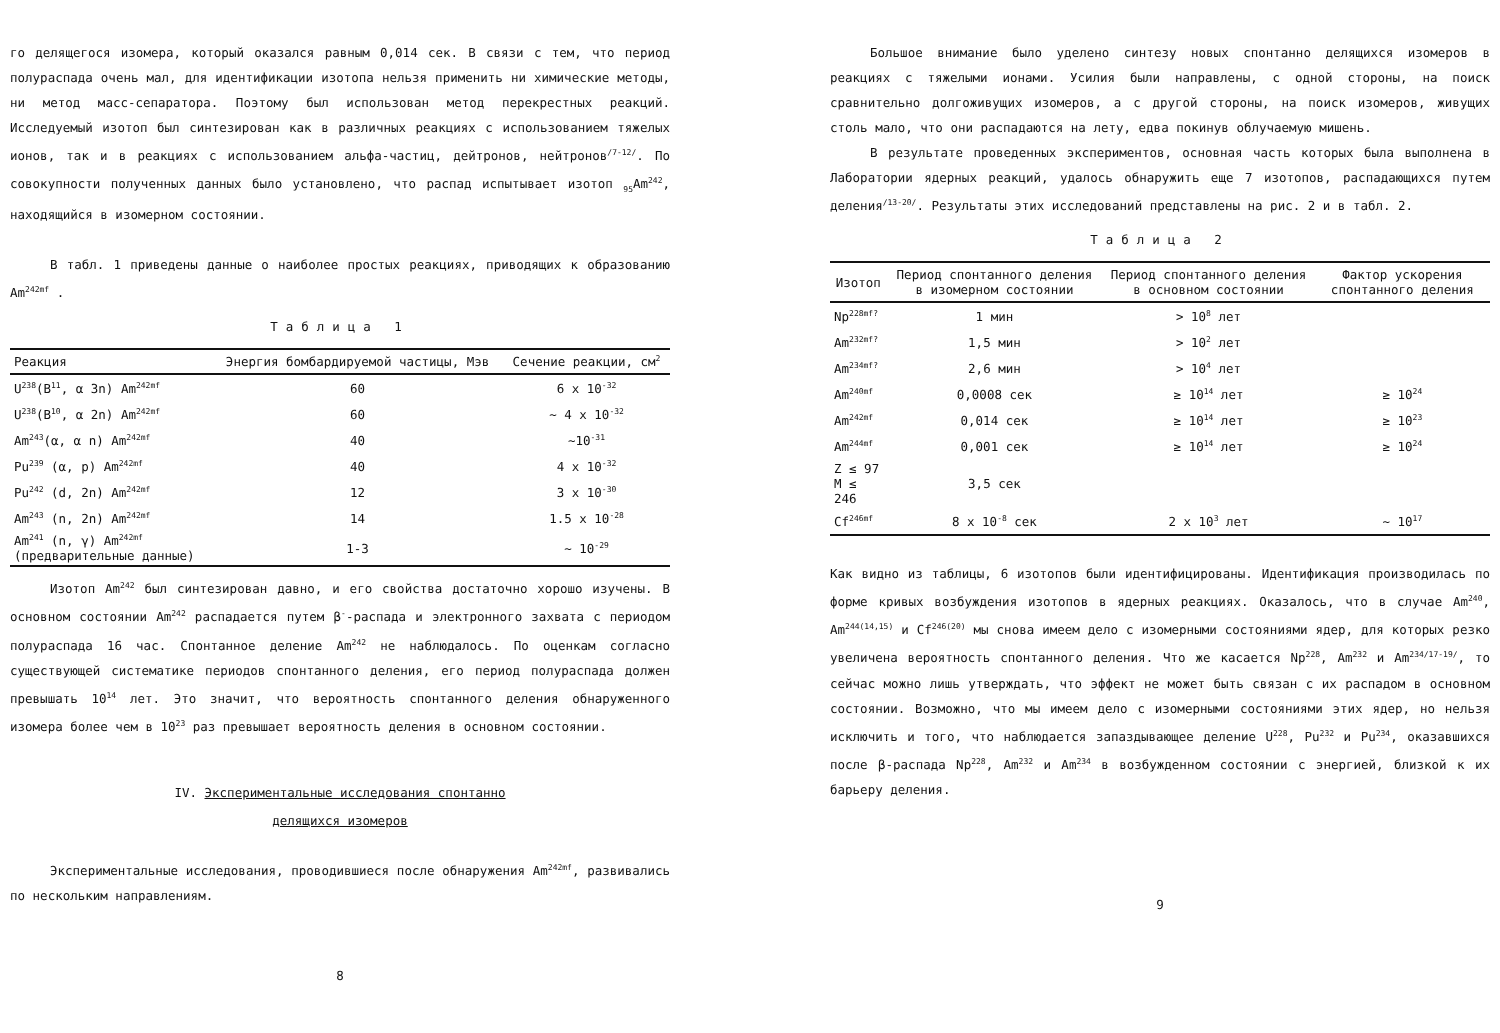го делящегося изомера, который оказался равным 0,014 сек. В связи с тем, что период полураспада очень мал, для идентификации изотопа нельзя применить ни химические методы, ни метод масс-сепаратора. Поэтому был использован метод перекрестных реакций. Исследуемый изотоп был синтезирован как в различных реакциях с использованием тяжелых ионов, так и в реакциях с использованием альфа-частиц, дейтронов, нейтронов<sup>/7-12/</sup>. По совокупности полученных данных было установлено, что распад испытывает изотоп <sub>95</sub>Am<sup>242</sup>, находящийся в изомерном состоянии.
В табл. 1 приведены данные о наиболее простых реакциях, приводящих к образованию Am<sup>242mf</sup> .
Таблица 1
| Реакция | Энергия бомбардируемой частицы, Мэв | Сечение реакции, см<sup>2</sup> |
| --- | --- | --- |
| U<sup>238</sup>(B<sup>11</sup>, α 3n) Am<sup>242mf</sup> | 60 | 6 x 10<sup>-32</sup> |
| U<sup>238</sup>(B<sup>10</sup>, α 2n) Am<sup>242mf</sup> | 60 | ~ 4 x 10<sup>-32</sup> |
| Am<sup>243</sup>(α, α n) Am<sup>242mf</sup> | 40 | ~10<sup>-31</sup> |
| Pu<sup>239</sup> (α, p) Am<sup>242mf</sup> | 40 | 4 x 10<sup>-32</sup> |
| Pu<sup>242</sup> (d, 2n) Am<sup>242mf</sup> | 12 | 3 x 10<sup>-30</sup> |
| Am<sup>243</sup> (n, 2n) Am<sup>242mf</sup> | 14 | 1.5 x 10<sup>-28</sup> |
| Am<sup>241</sup> (n, γ) Am<sup>242mf</sup> (предварительные данные) | 1-3 | ~ 10<sup>-29</sup> |
Изотоп Am<sup>242</sup> был синтезирован давно, и его свойства достаточно хорошо изучены. В основном состоянии Am<sup>242</sup> распадается путем β<sup>-</sup>-распада и электронного захвата с периодом полураспада 16 час. Спонтанное деление Am<sup>242</sup> не наблюдалось. По оценкам согласно существующей систематике периодов спонтанного деления, его период полураспада должен превышать 10<sup>14</sup> лет. Это значит, что вероятность спонтанного деления обнаруженного изомера более чем в 10<sup>23</sup> раз превышает вероятность деления в основном состоянии.
IV. Экспериментальные исследования спонтанно
делящихся изомеров
Экспериментальные исследования, проводившиеся после обнаружения Am<sup>242mf</sup>, развивались по нескольким направлениям.
8
Большое внимание было уделено синтезу новых спонтанно делящихся изомеров в реакциях с тяжелыми ионами. Усилия были направлены, с одной стороны, на поиск сравнительно долгоживущих изомеров, а с другой стороны, на поиск изомеров, живущих столь мало, что они распадаются на лету, едва покинув облучаемую мишень.
В результате проведенных экспериментов, основная часть которых была выполнена в Лаборатории ядерных реакций, удалось обнаружить еще 7 изотопов, распадающихся путем деления<sup>/13-20/</sup>. Результаты этих исследований представлены на рис. 2 и в табл. 2.
Таблица 2
| Изотоп | Период спонтанного деления в изомерном состоянии | Период спонтанного деления в основном состоянии | Фактор ускорения спонтанного деления |
| --- | --- | --- | --- |
| Np<sup>228mf?</sup> | 1 мин | > 10<sup>8</sup> лет | |
| Am<sup>232mf?</sup> | 1,5 мин | > 10<sup>2</sup> лет | |
| Am<sup>234mf?</sup> | 2,6 мин | > 10<sup>4</sup> лет | |
| Am<sup>240mf</sup> | 0,0008 сек | ≥ 10<sup>14</sup> лет | ≥ 10<sup>24</sup> |
| Am<sup>242mf</sup> | 0,014 сек | ≥ 10<sup>14</sup> лет | ≥ 10<sup>23</sup> |
| Am<sup>244mf</sup> | 0,001 сек | ≥ 10<sup>14</sup> лет | ≥ 10<sup>24</sup> |
| Z ≤ 97 M ≤ 246 | 3,5 сек | | |
| Cf<sup>246mf</sup> | 8 x 10<sup>-8</sup> сек | 2 x 10<sup>3</sup> лет | ~ 10<sup>17</sup> |
Как видно из таблицы, 6 изотопов были идентифицированы. Идентификация производилась по форме кривых возбуждения изотопов в ядерных реакциях. Оказалось, что в случае Am<sup>240</sup>, Am<sup>244(14,15)</sup> и Cf<sup>246(20)</sup> мы снова имеем дело с изомерными состояниями ядер, для которых резко увеличена вероятность спонтанного деления. Что же касается Np<sup>228</sup>, Am<sup>232</sup> и Am<sup>234</sup><sup>/17-19/</sup>, то сейчас можно лишь утверждать, что эффект не может быть связан с их распадом в основном состоянии. Возможно, что мы имеем дело с изомерными состояниями этих ядер, но нельзя исключить и того, что наблюдается запаздывающее деление U<sup>228</sup>, Pu<sup>232</sup> и Pu<sup>234</sup>, оказавшихся после β-распада Np<sup>228</sup>, Am<sup>232</sup> и Am<sup>234</sup> в возбужденном состоянии с энергией, близкой к их барьеру деления.
9